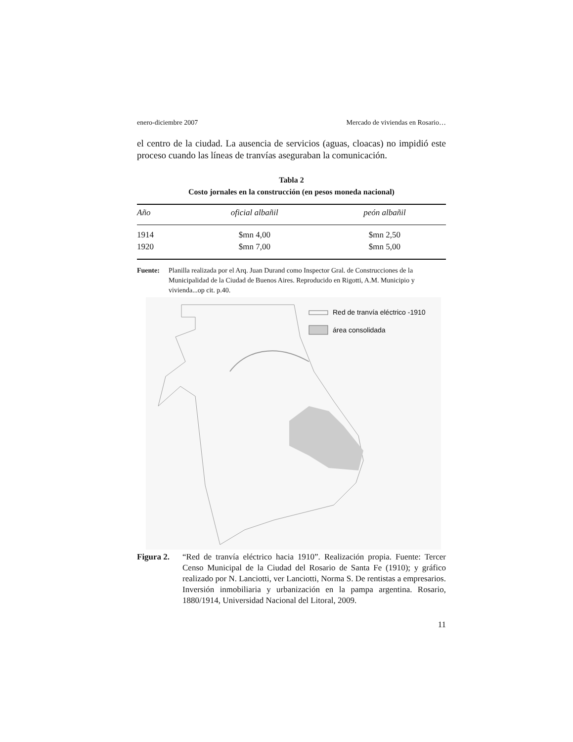enero-diciembre 2007 Mercado de viviendas en Rosario…
el centro de la ciudad. La ausencia de servicios (aguas, cloacas) no impidió este proceso cuando las líneas de tranvías aseguraban la comunicación.
Tabla 2
Costo jornales en la construcción (en pesos moneda nacional)
| Año | oficial albañil | peón albañil |
| --- | --- | --- |
| 1914 | $mn 4,00 | $mn 2,50 |
| 1920 | $mn 7,00 | $mn 5,00 |
Fuente: Planilla realizada por el Arq. Juan Durand como Inspector Gral. de Construcciones de la Municipalidad de la Ciudad de Buenos Aires. Reproducido en Rigotti, A.M. Municipio y vivienda...op cit. p.40.
Red de tranvía eléctrico -1910
área consolidada
Figura 2. “Red de tranvía eléctrico hacia 1910”. Realización propia. Fuente: Tercer Censo Municipal de la Ciudad del Rosario de Santa Fe (1910); y gráfico realizado por N. Lanciotti, ver Lanciotti, Norma S. De rentistas a empresarios. Inversión inmobiliaria y urbanización en la pampa argentina. Rosario, 1880/1914, Universidad Nacional del Litoral, 2009.
11